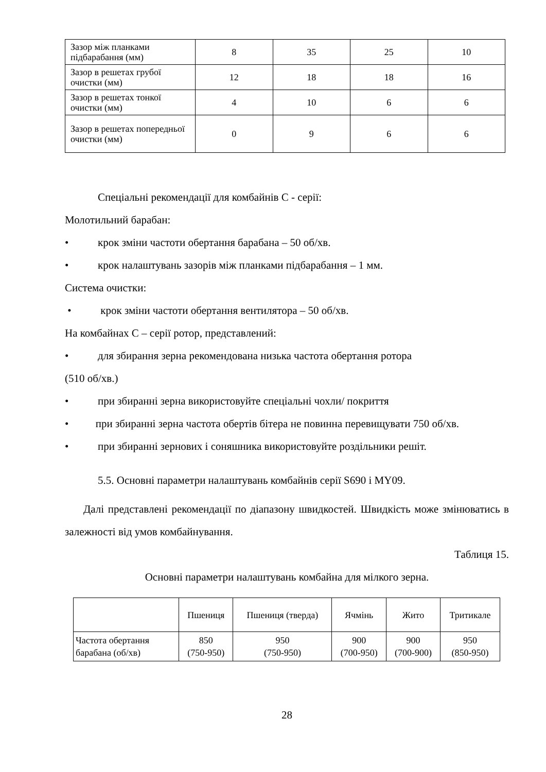| Зазор між планками підбарабання (мм) | 8 | 35 | 25 | 10 |
| Зазор в решетах грубої очистки (мм) | 12 | 18 | 18 | 16 |
| Зазор в решетах тонкої очистки (мм) | 4 | 10 | 6 | 6 |
| Зазор в решетах попередньої очистки (мм) | 0 | 9 | 6 | 6 |
Спеціальні рекомендації для комбайнів С - серії:
Молотильний барабан:
• крок зміни частоти обертання барабана – 50 об/хв.
• крок налаштувань зазорів між планками підбарабання – 1 мм.
Система очистки:
• крок зміни частоти обертання вентилятора – 50 об/хв.
На комбайнах С – серії ротор, представлений:
• для збирання зерна рекомендована низька частота обертання ротора
(510 об/хв.)
• при збиранні зерна використовуйте спеціальні чохли/ покриття
• при збиранні зерна частота обертів бітера не повинна перевищувати 750 об/хв.
• при збиранні зернових і соняшника використовуйте роздільники решіт.
5.5. Основні параметри налаштувань комбайнів серії S690 і MY09.
Далі представлені рекомендації по діапазону швидкостей. Швидкість може змінюватись в залежності від умов комбайнування.
Таблиця 15.
Основні параметри налаштувань комбайна для мілкого зерна.
| | Пшениця | Пшениця (тверда) | Ячмінь | Жито | Тритикале |
| --- | --- | --- | --- | --- | --- |
| Частота обертання барабана (об/хв) | 850 (750-950) | 950 (750-950) | 900 (700-950) | 900 (700-900) | 950 (850-950) |
28